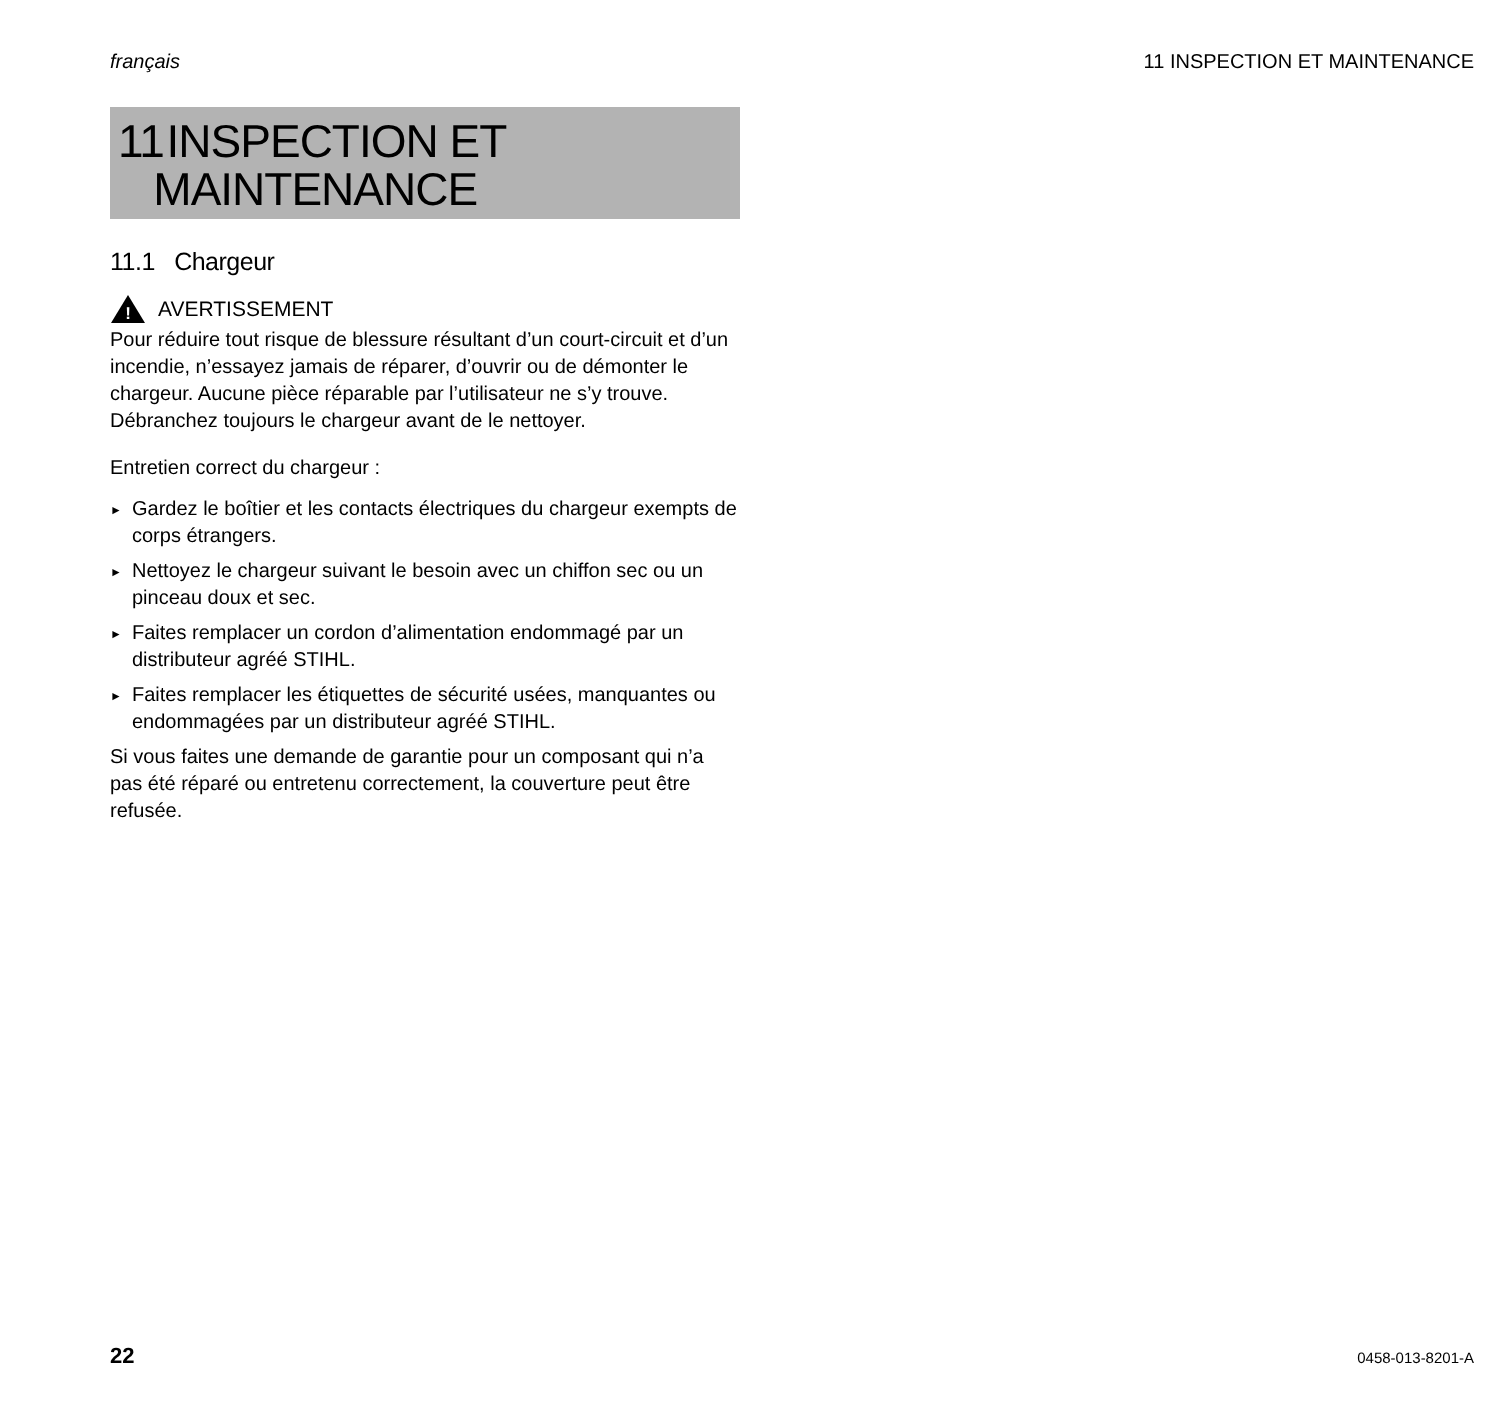français 11 INSPECTION ET MAINTENANCE
11 INSPECTION ET
MAINTENANCE
11.1 Chargeur
!
AVERTISSEMENT
Pour réduire tout risque de blessure résultant d’un court-circuit et d’un incendie, n’essayez jamais de réparer, d’ouvrir ou de démonter le chargeur. Aucune pièce réparable par l’utilisateur ne s’y trouve. Débranchez toujours le chargeur avant de le nettoyer.
Entretien correct du chargeur :
► Gardez le boîtier et les contacts électriques du chargeur exempts de corps étrangers.
► Nettoyez le chargeur suivant le besoin avec un chiffon sec ou un pinceau doux et sec.
► Faites remplacer un cordon d’alimentation endommagé par un distributeur agréé STIHL.
► Faites remplacer les étiquettes de sécurité usées, manquantes ou endommagées par un distributeur agréé STIHL.
Si vous faites une demande de garantie pour un composant qui n’a pas été réparé ou entretenu correctement, la couverture peut être refusée.
22 0458-013-8201-A